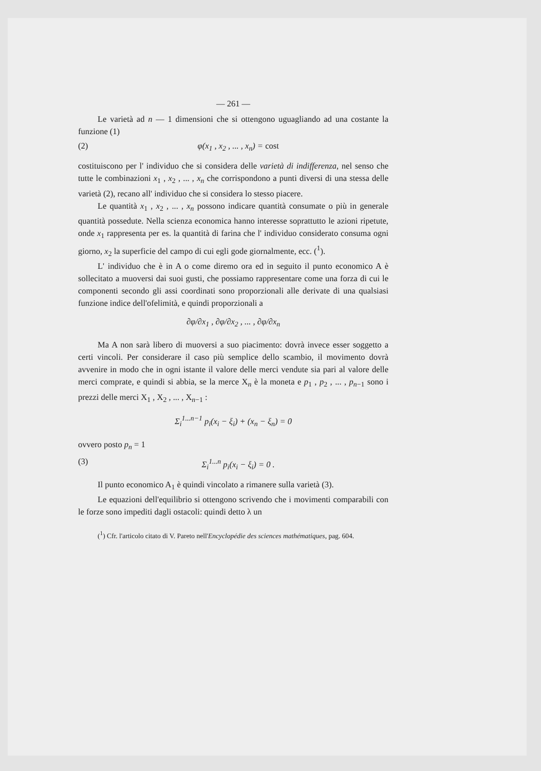— 261 —
Le varietà ad n — 1 dimensioni che si ottengono uguagliando ad una costante la funzione (1)
(2) φ(x<sub>1</sub> , x<sub>2</sub> , ... , x<sub>n</sub>) = cost
costituiscono per l' individuo che si considera delle varietà di indifferenza, nel senso che tutte le combinazioni x<sub>1</sub> , x<sub>2</sub> , ... , x<sub>n</sub> che corrispondono a punti diversi di una stessa delle varietà (2), recano all' individuo che si considera lo stesso piacere.
Le quantità x<sub>1</sub> , x<sub>2</sub> , ... , x<sub>n</sub> possono indicare quantità consumate o più in generale quantità possedute. Nella scienza economica hanno interesse soprattutto le azioni ripetute, onde x<sub>1</sub> rappresenta per es. la quantità di farina che l' individuo considerato consuma ogni giorno, x<sub>2</sub> la superficie del campo di cui egli gode giornalmente, ecc. (<sup>1</sup>).
L' individuo che è in A o come diremo ora ed in seguito il punto economico A è sollecitato a muoversi dai suoi gusti, che possiamo rappresentare come una forza di cui le componenti secondo gli assi coordinati sono proporzionali alle derivate di una qualsiasi funzione indice dell'ofelimità, e quindi proporzionali a
∂φ/∂x<sub>1</sub> , ∂φ/∂x<sub>2</sub> , ... , ∂φ/∂x<sub>n</sub>
Ma A non sarà libero di muoversi a suo piacimento: dovrà invece esser soggetto a certi vincoli. Per considerare il caso più semplice dello scambio, il movimento dovrà avvenire in modo che in ogni istante il valore delle merci vendute sia pari al valore delle merci comprate, e quindi si abbia, se la merce X<sub>n</sub> è la moneta e p<sub>1</sub> , p<sub>2</sub> , ... , p<sub>n−1</sub> sono i prezzi delle merci X<sub>1</sub> , X<sub>2</sub> , ... , X<sub>n−1</sub> :
Σ<sub>i</sub><sup>1...n−1</sup> p<sub>i</sub>(x<sub>i</sub> − ξ<sub>i</sub>) + (x<sub>n</sub> − ξ<sub>n</sub>) = 0
ovvero posto p<sub>n</sub> = 1
(3) Σ<sub>i</sub><sup>1...n</sup> p<sub>i</sub>(x<sub>i</sub> − ξ<sub>i</sub>) = 0 .
Il punto economico A<sub>1</sub> è quindi vincolato a rimanere sulla varietà (3).
Le equazioni dell'equilibrio si ottengono scrivendo che i movimenti comparabili con le forze sono impediti dagli ostacoli: quindi detto λ un
(<sup>1</sup>) Cfr. l'articolo citato di V. Pareto nell'Encyclopédie des sciences mathématiques, pag. 604.